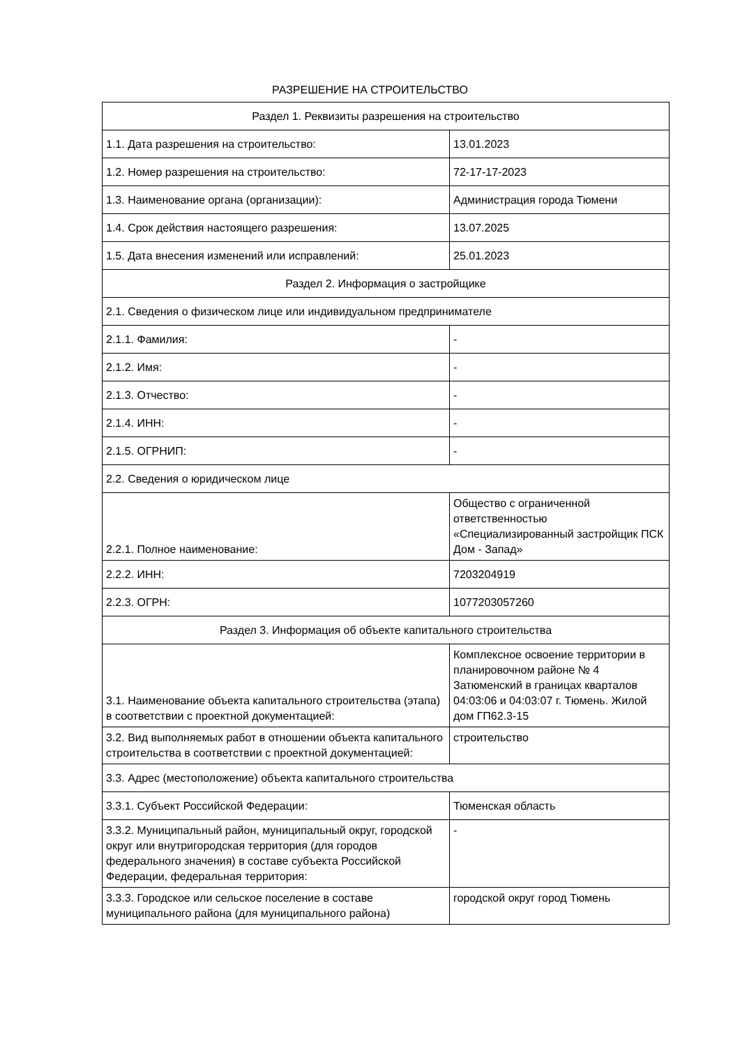РАЗРЕШЕНИЕ НА СТРОИТЕЛЬСТВО
| Раздел 1. Реквизиты разрешения на строительство | |
| 1.1. Дата разрешения на строительство: | 13.01.2023 |
| 1.2. Номер разрешения на строительство: | 72-17-17-2023 |
| 1.3. Наименование органа (организации): | Администрация города Тюмени |
| 1.4. Срок действия настоящего разрешения: | 13.07.2025 |
| 1.5. Дата внесения изменений или исправлений: | 25.01.2023 |
| Раздел 2. Информация о застройщике | |
| 2.1. Сведения о физическом лице или индивидуальном предпринимателе | |
| 2.1.1. Фамилия: | - |
| 2.1.2. Имя: | - |
| 2.1.3. Отчество: | - |
| 2.1.4. ИНН: | - |
| 2.1.5. ОГРНИП: | - |
| 2.2. Сведения о юридическом лице | |
| 2.2.1. Полное наименование: | Общество с ограниченной ответственностью «Специализированный застройщик ПСК Дом - Запад» |
| 2.2.2. ИНН: | 7203204919 |
| 2.2.3. ОГРН: | 1077203057260 |
| Раздел 3. Информация об объекте капитального строительства | |
| 3.1. Наименование объекта капитального строительства (этапа) в соответствии с проектной документацией: | Комплексное освоение территории в планировочном районе № 4 Затюменский в границах кварталов 04:03:06 и 04:03:07 г. Тюмень. Жилой дом ГП62.3-15 |
| 3.2. Вид выполняемых работ в отношении объекта капитального строительства в соответствии с проектной документацией: | строительство |
| 3.3. Адрес (местоположение) объекта капитального строительства | |
| 3.3.1. Субъект Российской Федерации: | Тюменская область |
| 3.3.2. Муниципальный район, муниципальный округ, городской округ или внутригородская территория (для городов федерального значения) в составе субъекта Российской Федерации, федеральная территория: | - |
| 3.3.3. Городское или сельское поселение в составе муниципального района (для муниципального района) | городской округ город Тюмень |